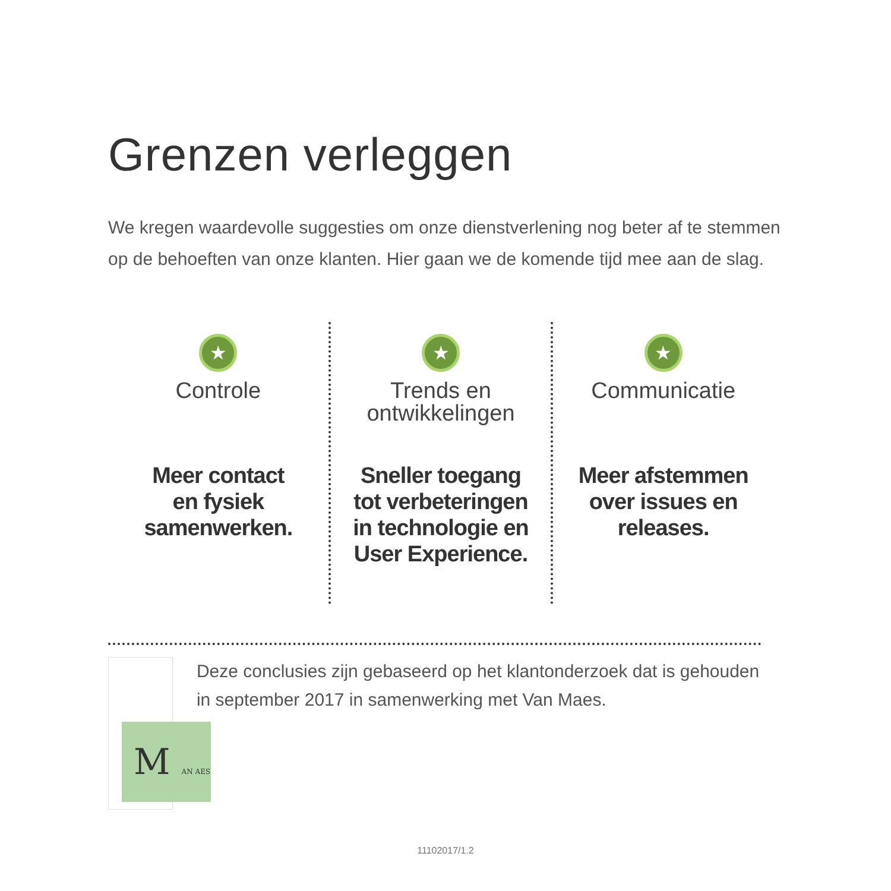Grenzen verleggen
We kregen waardevolle suggesties om onze dienstverlening nog beter af te stemmen op de behoeften van onze klanten. Hier gaan we de komende tijd mee aan de slag.
★
Controle
Meer contact
en fysiek
samenwerken.
★
Trends en
ontwikkelingen
Sneller toegang
tot verbeteringen
in technologie en
User Experience.
★
Communicatie
Meer afstemmen
over issues en
releases.
M AN AES
Deze conclusies zijn gebaseerd op het klantonderzoek dat is gehouden in september 2017 in samenwerking met Van Maes.
11102017/1.2